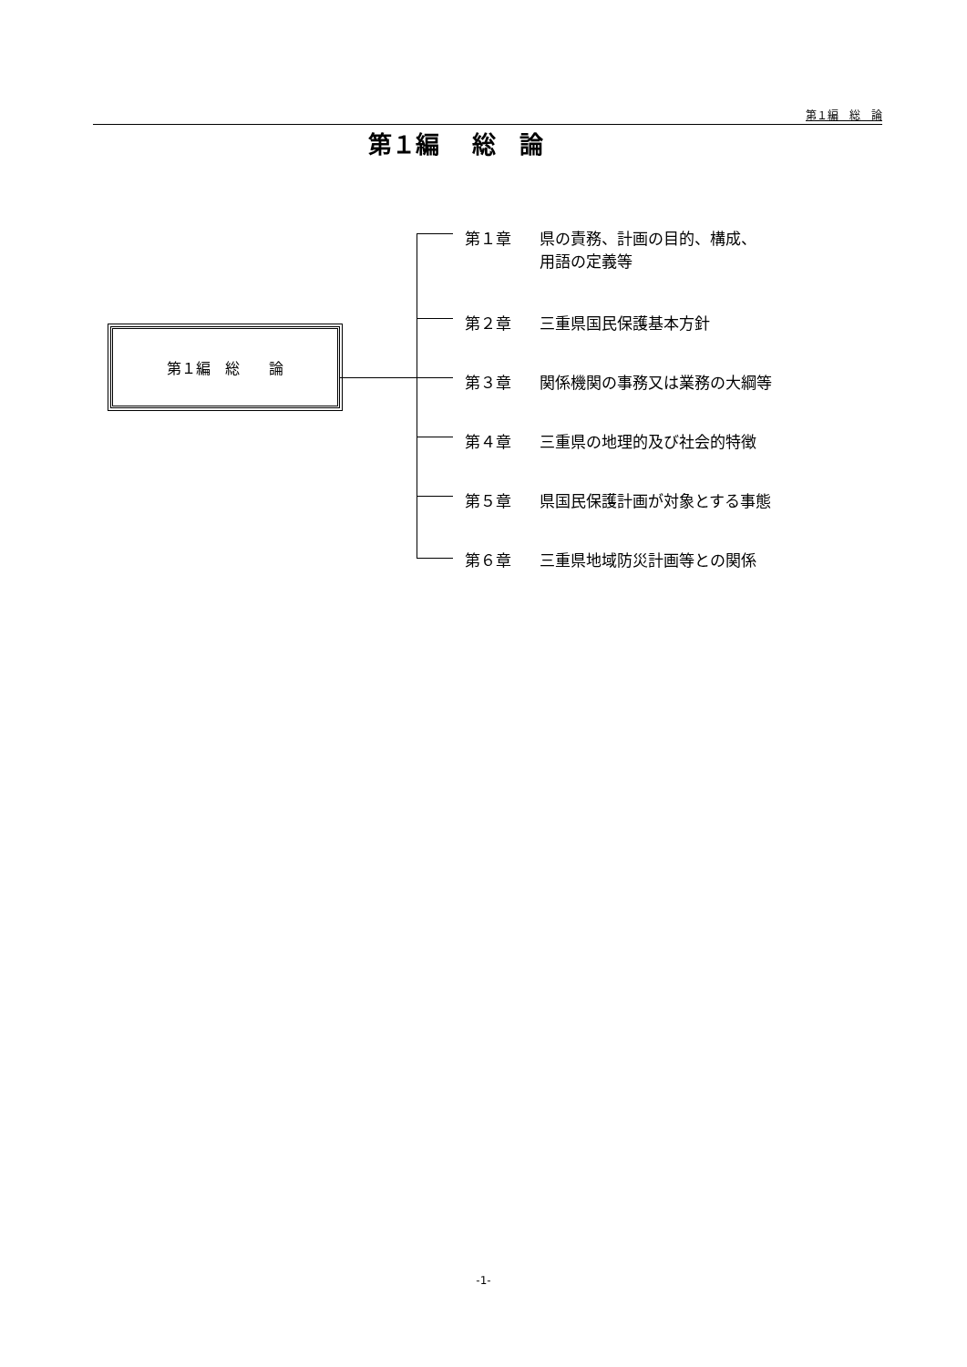第１編　総　論
第１編　 総　論
第１編　総　　論
第１章 県の責務、計画の目的、構成、
用語の定義等
第２章 三重県国民保護基本方針
第３章 関係機関の事務又は業務の大綱等
第４章 三重県の地理的及び社会的特徴
第５章 県国民保護計画が対象とする事態
第６章 三重県地域防災計画等との関係
-1-